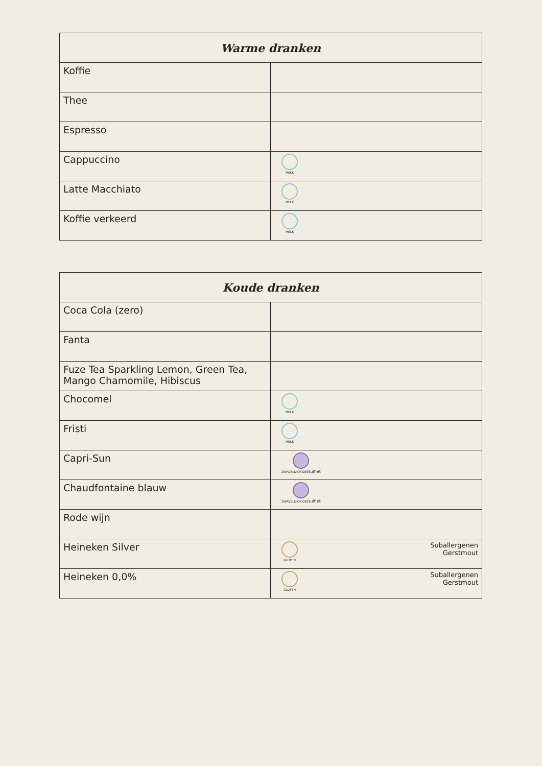| Warme dranken | |
| --- | --- |
| Koffie | |
| Thee | |
| Espresso | |
| Cappuccino | MELK |
| Latte Macchiato | MELK |
| Koffie verkeerd | MELK |
| Koude dranken | |
| --- | --- |
| Coca Cola (zero) | |
| Fanta | |
| Fuze Tea Sparkling Lemon, Green Tea, Mango Chamomile, Hibiscus | |
| Chocomel | MELK |
| Fristi | MELK |
| Capri-Sun | ZWAVELDIOXIDE /sulfiet |
| Chaudfontaine blauw | ZWAVELDIOXIDE /sulfiet |
| Rode wijn | |
| Heineken Silver | Suballergenen Gerstmout GLUTEN |
| Heineken 0,0% | Suballergenen Gerstmout GLUTEN |